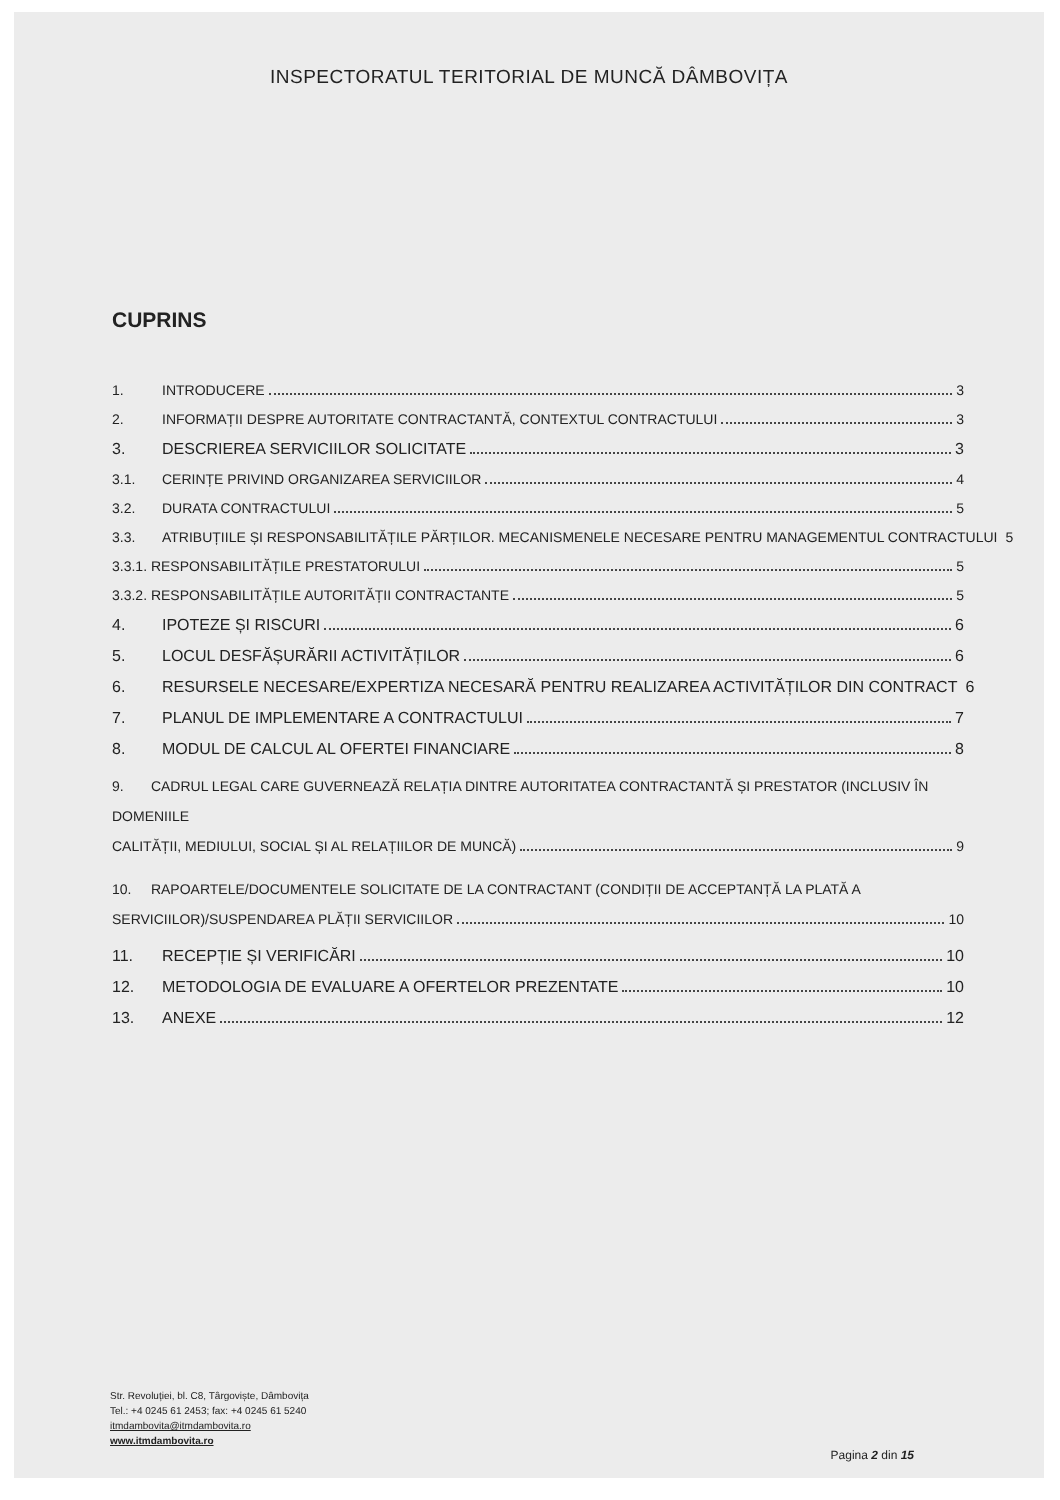INSPECTORATUL TERITORIAL DE MUNCĂ DÂMBOVIȚA
CUPRINS
1. INTRODUCERE 3
2. INFORMAȚII DESPRE AUTORITATE CONTRACTANTĂ, CONTEXTUL CONTRACTULUI 3
3. DESCRIEREA SERVICIILOR SOLICITATE 3
3.1. CERINȚE PRIVIND ORGANIZAREA SERVICIILOR 4
3.2. DURATA CONTRACTULUI 5
3.3. ATRIBUȚIILE ȘI RESPONSABILITĂȚILE PĂRȚILOR. MECANISMENELE NECESARE PENTRU MANAGEMENTUL CONTRACTULUI 5
3.3.1. RESPONSABILITĂȚILE PRESTATORULUI 5
3.3.2. RESPONSABILITĂȚILE AUTORITĂȚII CONTRACTANTE 5
4. IPOTEZE ȘI RISCURI 6
5. LOCUL DESFĂȘURĂRII ACTIVITĂȚILOR 6
6. RESURSELE NECESARE/EXPERTIZA NECESARĂ PENTRU REALIZAREA ACTIVITĂȚILOR DIN CONTRACT 6
7. PLANUL DE IMPLEMENTARE A CONTRACTULUI 7
8. MODUL DE CALCUL AL OFERTEI FINANCIARE 8
9. CADRUL LEGAL CARE GUVERNEAZĂ RELAȚIA DINTRE AUTORITATEA CONTRACTANTĂ ȘI PRESTATOR (INCLUSIV ÎN DOMENIILE
CALITĂȚII, MEDIULUI, SOCIAL ȘI AL RELAȚIILOR DE MUNCĂ) 9
10. RAPOARTELE/DOCUMENTELE SOLICITATE DE LA CONTRACTANT (CONDIȚII DE ACCEPTANȚĂ LA PLATĂ A
SERVICIILOR)/SUSPENDAREA PLĂȚII SERVICIILOR 10
11. RECEPȚIE ȘI VERIFICĂRI 10
12. METODOLOGIA DE EVALUARE A OFERTELOR PREZENTATE 10
13. ANEXE 12
Str. Revoluției, bl. C8, Târgoviște, Dâmbovița
Tel.: +4 0245 61 2453; fax: +4 0245 61 5240
itmdambovita@itmdambovita.ro
www.itmdambovita.ro
Pagina 2 din 15